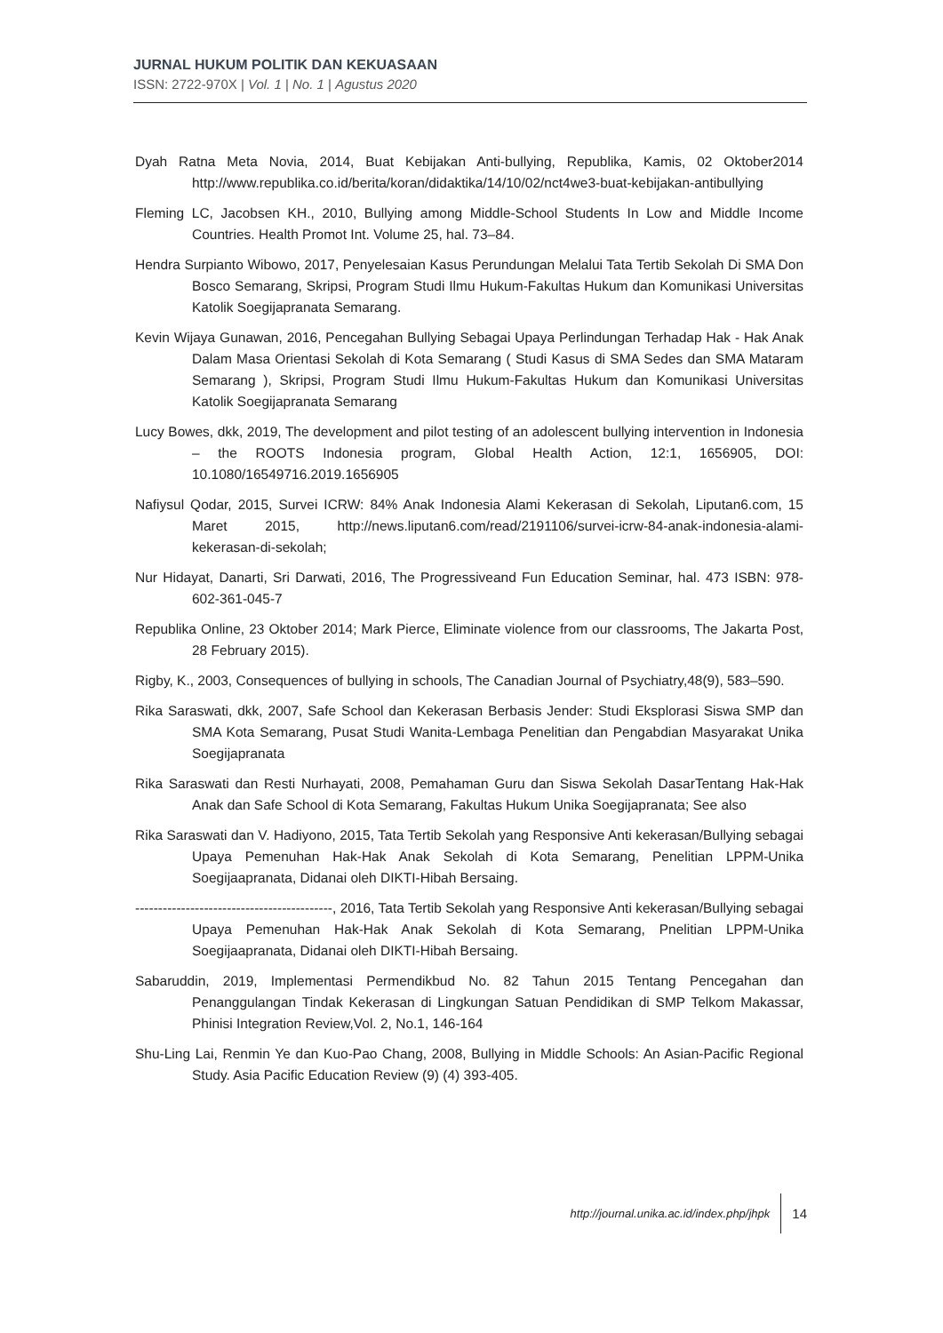JURNAL HUKUM POLITIK DAN KEKUASAAN
ISSN: 2722-970X | Vol. 1 | No. 1 | Agustus 2020
Dyah Ratna Meta Novia, 2014, Buat Kebijakan Anti-bullying, Republika, Kamis, 02 Oktober2014 http://www.republika.co.id/berita/koran/didaktika/14/10/02/nct4we3-buat-kebijakan-antibullying
Fleming LC, Jacobsen KH., 2010, Bullying among Middle-School Students In Low and Middle Income Countries. Health Promot Int. Volume 25, hal. 73–84.
Hendra Surpianto Wibowo, 2017, Penyelesaian Kasus Perundungan Melalui Tata Tertib Sekolah Di SMA Don Bosco Semarang, Skripsi, Program Studi Ilmu Hukum-Fakultas Hukum dan Komunikasi Universitas Katolik Soegijapranata Semarang.
Kevin Wijaya Gunawan, 2016, Pencegahan Bullying Sebagai Upaya Perlindungan Terhadap Hak - Hak Anak Dalam Masa Orientasi Sekolah di Kota Semarang ( Studi Kasus di SMA Sedes dan SMA Mataram Semarang ), Skripsi, Program Studi Ilmu Hukum-Fakultas Hukum dan Komunikasi Universitas Katolik Soegijapranata Semarang
Lucy Bowes, dkk, 2019, The development and pilot testing of an adolescent bullying intervention in Indonesia – the ROOTS Indonesia program, Global Health Action, 12:1, 1656905, DOI: 10.1080/16549716.2019.1656905
Nafiysul Qodar, 2015, Survei ICRW: 84% Anak Indonesia Alami Kekerasan di Sekolah, Liputan6.com, 15 Maret 2015, http://news.liputan6.com/read/2191106/survei-icrw-84-anak-indonesia-alami-kekerasan-di-sekolah;
Nur Hidayat, Danarti, Sri Darwati, 2016, The Progressiveand Fun Education Seminar, hal. 473 ISBN: 978-602-361-045-7
Republika Online, 23 Oktober 2014; Mark Pierce, Eliminate violence from our classrooms, The Jakarta Post, 28 February 2015).
Rigby, K., 2003, Consequences of bullying in schools, The Canadian Journal of Psychiatry,48(9), 583–590.
Rika Saraswati, dkk, 2007, Safe School dan Kekerasan Berbasis Jender: Studi Eksplorasi Siswa SMP dan SMA Kota Semarang, Pusat Studi Wanita-Lembaga Penelitian dan Pengabdian Masyarakat Unika Soegijapranata
Rika Saraswati dan Resti Nurhayati, 2008, Pemahaman Guru dan Siswa Sekolah DasarTentang Hak-Hak Anak dan Safe School di Kota Semarang, Fakultas Hukum Unika Soegijapranata; See also
Rika Saraswati dan V. Hadiyono, 2015, Tata Tertib Sekolah yang Responsive Anti kekerasan/Bullying sebagai Upaya Pemenuhan Hak-Hak Anak Sekolah di Kota Semarang, Penelitian LPPM-Unika Soegijaapranata, Didanai oleh DIKTI-Hibah Bersaing.
-------------------------------------------, 2016, Tata Tertib Sekolah yang Responsive Anti kekerasan/Bullying sebagai Upaya Pemenuhan Hak-Hak Anak Sekolah di Kota Semarang, Pnelitian LPPM-Unika Soegijaapranata, Didanai oleh DIKTI-Hibah Bersaing.
Sabaruddin, 2019, Implementasi Permendikbud No. 82 Tahun 2015 Tentang Pencegahan dan Penanggulangan Tindak Kekerasan di Lingkungan Satuan Pendidikan di SMP Telkom Makassar, Phinisi Integration Review,Vol. 2, No.1, 146-164
Shu-Ling Lai, Renmin Ye dan Kuo-Pao Chang, 2008, Bullying in Middle Schools: An Asian-Pacific Regional Study. Asia Pacific Education Review (9) (4) 393-405.
http://journal.unika.ac.id/index.php/jhpk 14